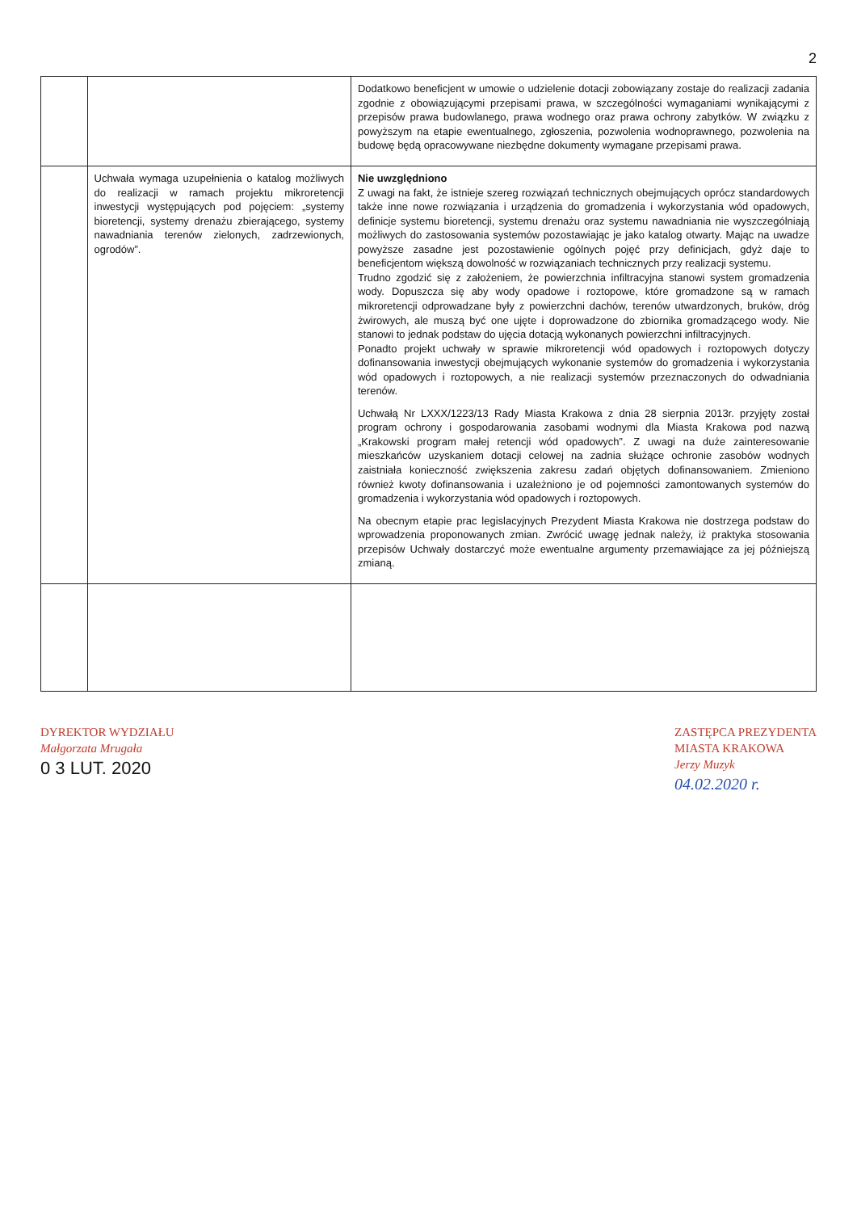2
| | | Dodatkowo beneficjent w umowie o udzielenie dotacji zobowiązany zostaje do realizacji zadania zgodnie z obowiązującymi przepisami prawa, w szczególności wymaganiami wynikającymi z przepisów prawa budowlanego, prawa wodnego oraz prawa ochrony zabytków. W związku z powyższym na etapie ewentualnego, zgłoszenia, pozwolenia wodnoprawnego, pozwolenia na budowę będą opracowywane niezbędne dokumenty wymagane przepisami prawa. |
| | Uchwała wymaga uzupełnienia o katalog możliwych do realizacji w ramach projektu mikroretencji inwestycji występujących pod pojęciem: „systemy bioretencji, systemy drenażu zbierającego, systemy nawadniania terenów zielonych, zadrzewionych, ogrodów”. | Nie uwzględniono Z uwagi na fakt, że istnieje szereg rozwiązań technicznych obejmujących oprócz standardowych także inne nowe rozwiązania i urządzenia do gromadzenia i wykorzystania wód opadowych, definicje systemu bioretencji, systemu drenażu oraz systemu nawadniania nie wyszczególniają możliwych do zastosowania systemów pozostawiając je jako katalog otwarty. Mając na uwadze powyższe zasadne jest pozostawienie ogólnych pojęć przy definicjach, gdyż daje to beneficjentom większą dowolność w rozwiązaniach technicznych przy realizacji systemu. Trudno zgodzić się z założeniem, że powierzchnia infiltracyjna stanowi system gromadzenia wody. Dopuszcza się aby wody opadowe i roztopowe, które gromadzone są w ramach mikroretencji odprowadzane były z powierzchni dachów, terenów utwardzonych, bruków, dróg żwirowych, ale muszą być one ujęte i doprowadzone do zbiornika gromadzącego wody. Nie stanowi to jednak podstaw do ujęcia dotacją wykonanych powierzchni infiltracyjnych. Ponadto projekt uchwały w sprawie mikroretencji wód opadowych i roztopowych dotyczy dofinansowania inwestycji obejmujących wykonanie systemów do gromadzenia i wykorzystania wód opadowych i roztopowych, a nie realizacji systemów przeznaczonych do odwadniania terenów. Uchwałą Nr LXXX/1223/13 Rady Miasta Krakowa z dnia 28 sierpnia 2013r. przyjęty został program ochrony i gospodarowania zasobami wodnymi dla Miasta Krakowa pod nazwą „Krakowski program małej retencji wód opadowych”. Z uwagi na duże zainteresowanie mieszkańców uzyskaniem dotacji celowej na zadnia służące ochronie zasobów wodnych zaistniała konieczność zwiększenia zakresu zadań objętych dofinansowaniem. Zmieniono również kwoty dofinansowania i uzależniono je od pojemności zamontowanych systemów do gromadzenia i wykorzystania wód opadowych i roztopowych. Na obecnym etapie prac legislacyjnych Prezydent Miasta Krakowa nie dostrzega podstaw do wprowadzenia proponowanych zmian. Zwrócić uwagę jednak należy, iż praktyka stosowania przepisów Uchwały dostarczyć może ewentualne argumenty przemawiające za jej późniejszą zmianą. |
DYREKTOR WYDZIAŁU
Małgorzata Mrugała
0 3 LUT. 2020
ZASTĘPCA PREZYDENTA
MIASTA KRAKOWA
Jerzy Muzyk
04.02.2020 r.